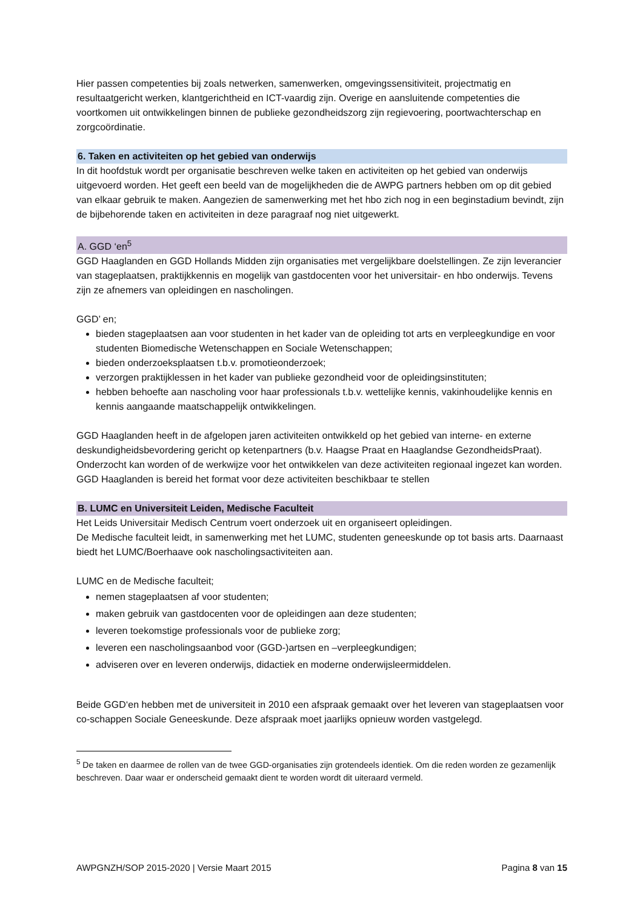Hier passen competenties bij zoals netwerken, samenwerken, omgevingssensitiviteit, projectmatig en resultaatgericht werken, klantgerichtheid en ICT-vaardig zijn. Overige en aansluitende competenties die voortkomen uit ontwikkelingen binnen de publieke gezondheidszorg zijn regievoering, poortwachterschap en zorgcoördinatie.
6. Taken en activiteiten op het gebied van onderwijs
In dit hoofdstuk wordt per organisatie beschreven welke taken en activiteiten op het gebied van onderwijs uitgevoerd worden. Het geeft een beeld van de mogelijkheden die de AWPG partners hebben om op dit gebied van elkaar gebruik te maken. Aangezien de samenwerking met het hbo zich nog in een beginstadium bevindt, zijn de bijbehorende taken en activiteiten in deze paragraaf nog niet uitgewerkt.
A. GGD ‘en<sup>5</sup>
GGD Haaglanden en GGD Hollands Midden zijn organisaties met vergelijkbare doelstellingen. Ze zijn leverancier van stageplaatsen, praktijkkennis en mogelijk van gastdocenten voor het universitair- en hbo onderwijs. Tevens zijn ze afnemers van opleidingen en nascholingen.
GGD’ en;
bieden stageplaatsen aan voor studenten in het kader van de opleiding tot arts en verpleegkundige en voor studenten Biomedische Wetenschappen en Sociale Wetenschappen;
bieden onderzoeksplaatsen t.b.v. promotieonderzoek;
verzorgen praktijklessen in het kader van publieke gezondheid voor de opleidingsinstituten;
hebben behoefte aan nascholing voor haar professionals t.b.v. wettelijke kennis, vakinhoudelijke kennis en kennis aangaande maatschappelijk ontwikkelingen.
GGD Haaglanden heeft in de afgelopen jaren activiteiten ontwikkeld op het gebied van interne- en externe deskundigheidsbevordering gericht op ketenpartners (b.v. Haagse Praat en Haaglandse GezondheidsPraat). Onderzocht kan worden of de werkwijze voor het ontwikkelen van deze activiteiten regionaal ingezet kan worden. GGD Haaglanden is bereid het format voor deze activiteiten beschikbaar te stellen
B. LUMC en Universiteit Leiden, Medische Faculteit
Het Leids Universitair Medisch Centrum voert onderzoek uit en organiseert opleidingen.
De Medische faculteit leidt, in samenwerking met het LUMC, studenten geneeskunde op tot basis arts. Daarnaast biedt het LUMC/Boerhaave ook nascholingsactiviteiten aan.
LUMC en de Medische faculteit;
nemen stageplaatsen af voor studenten;
maken gebruik van gastdocenten voor de opleidingen aan deze studenten;
leveren toekomstige professionals voor de publieke zorg;
leveren een nascholingsaanbod voor (GGD-)artsen en –verpleegkundigen;
adviseren over en leveren onderwijs, didactiek en moderne onderwijsleermiddelen.
Beide GGD‘en hebben met de universiteit in 2010 een afspraak gemaakt over het leveren van stageplaatsen voor co-schappen Sociale Geneeskunde. Deze afspraak moet jaarlijks opnieuw worden vastgelegd.
<sup>5</sup> De taken en daarmee de rollen van de twee GGD-organisaties zijn grotendeels identiek. Om die reden worden ze gezamenlijk beschreven. Daar waar er onderscheid gemaakt dient te worden wordt dit uiteraard vermeld.
AWPGNZH/SOP 2015-2020 | Versie Maart 2015 Pagina 8 van 15